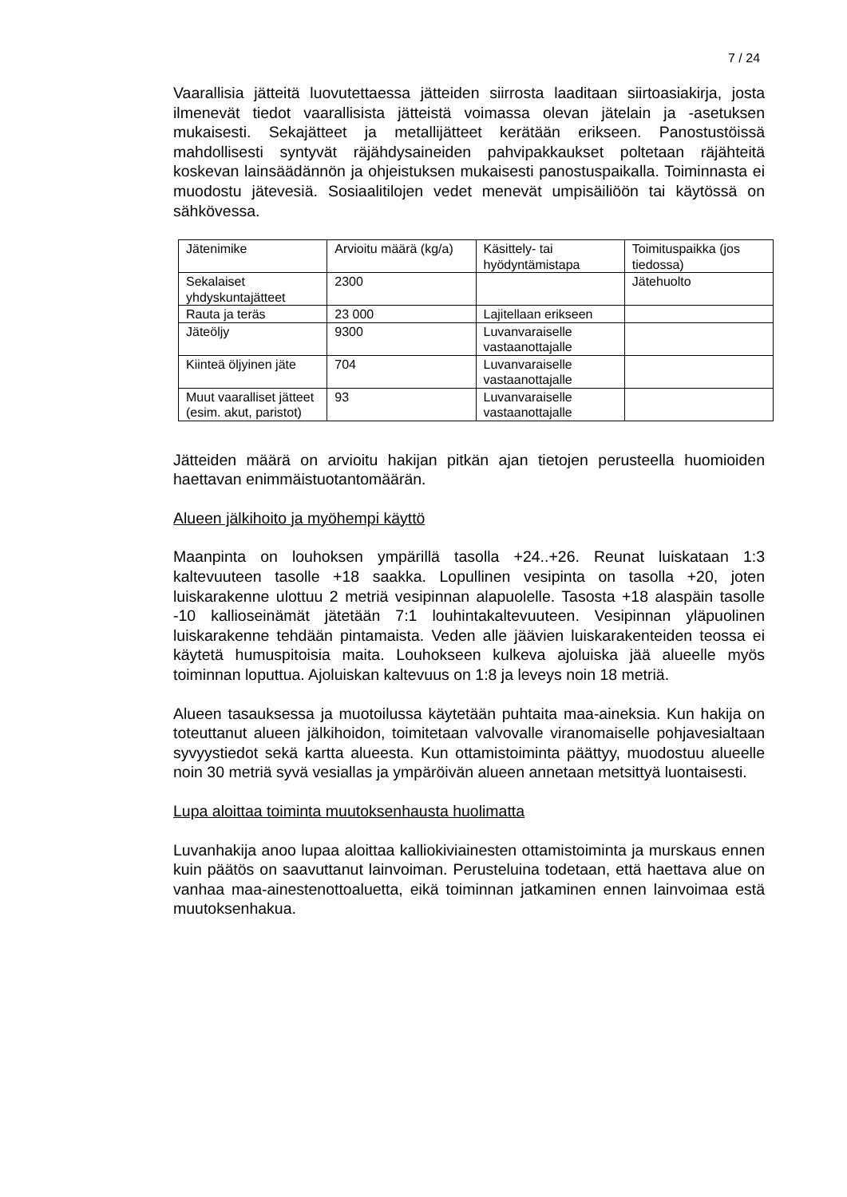7 / 24
Vaarallisia jätteitä luovutettaessa jätteiden siirrosta laaditaan siirtoasiakirja, josta ilmenevät tiedot vaarallisista jätteistä voimassa olevan jätelain ja -asetuksen mukaisesti. Sekajätteet ja metallijätteet kerätään erikseen. Panostustöissä mahdollisesti syntyvät räjähdysaineiden pahvipakkaukset poltetaan räjähteitä koskevan lainsäädännön ja ohjeistuksen mukaisesti panostuspaikalla. Toiminnasta ei muodostu jätevesiä. Sosiaalitilojen vedet menevät umpisäiliöön tai käytössä on sähkövessa.
| Jätenimike | Arvioitu määrä (kg/a) | Käsittely- tai hyödyntämistapa | Toimituspaikka (jos tiedossa) |
| Sekalaiset yhdyskuntajätteet | 2300 | | Jätehuolto |
| Rauta ja teräs | 23 000 | Lajitellaan erikseen | |
| Jäteöljy | 9300 | Luvanvaraiselle vastaanottajalle | |
| Kiinteä öljyinen jäte | 704 | Luvanvaraiselle vastaanottajalle | |
| Muut vaaralliset jätteet (esim. akut, paristot) | 93 | Luvanvaraiselle vastaanottajalle | |
Jätteiden määrä on arvioitu hakijan pitkän ajan tietojen perusteella huomioiden haettavan enimmäistuotantomäärän.
Alueen jälkihoito ja myöhempi käyttö
Maanpinta on louhoksen ympärillä tasolla +24..+26. Reunat luiskataan 1:3 kaltevuuteen tasolle +18 saakka. Lopullinen vesipinta on tasolla +20, joten luiskarakenne ulottuu 2 metriä vesipinnan alapuolelle. Tasosta +18 alaspäin tasolle -10 kallioseinämät jätetään 7:1 louhintakaltevuuteen. Vesipinnan yläpuolinen luiskarakenne tehdään pintamaista. Veden alle jäävien luiskarakenteiden teossa ei käytetä humuspitoisia maita. Louhokseen kulkeva ajoluiska jää alueelle myös toiminnan loputtua. Ajoluiskan kaltevuus on 1:8 ja leveys noin 18 metriä.
Alueen tasauksessa ja muotoilussa käytetään puhtaita maa-aineksia. Kun hakija on toteuttanut alueen jälkihoidon, toimitetaan valvovalle viranomaiselle pohjavesialtaan syvyystiedot sekä kartta alueesta. Kun ottamistoiminta päättyy, muodostuu alueelle noin 30 metriä syvä vesiallas ja ympäröivän alueen annetaan metsittyä luontaisesti.
Lupa aloittaa toiminta muutoksenhausta huolimatta
Luvanhakija anoo lupaa aloittaa kalliokiviainesten ottamistoiminta ja murskaus ennen kuin päätös on saavuttanut lainvoiman. Perusteluina todetaan, että haettava alue on vanhaa maa-ainestenottoaluetta, eikä toiminnan jatkaminen ennen lainvoimaa estä muutoksenhakua.